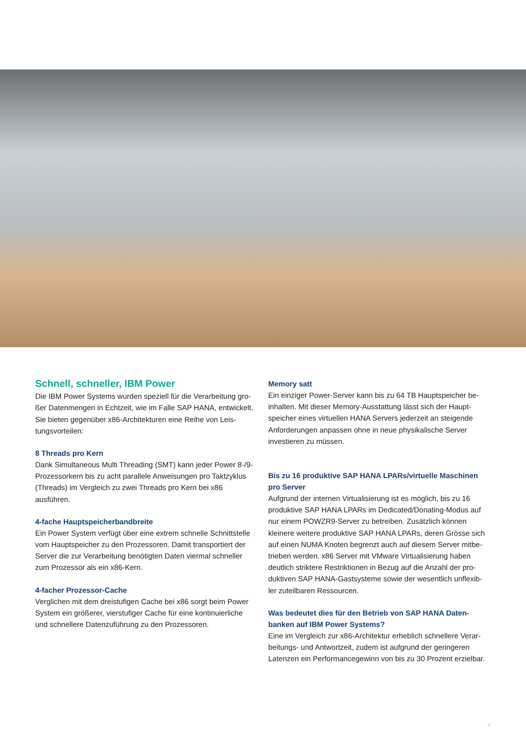Schnell, schneller, IBM Power
Die IBM Power Systems wurden speziell für die Verarbeitung gro­ßer Datenmengen in Echtzeit, wie im Falle SAP HANA, entwickelt. Sie bieten gegenüber x86-Architekturen eine Reihe von Leis­tungsvorteilen:
8 Threads pro Kern
Dank Simultaneous Multi Threading (SMT) kann jeder Power 8-/9-Prozessorkern bis zu acht parallele Anweisungen pro Takt­zyklus (Threads) im Vergleich zu zwei Threads pro Kern bei x86 ausführen.
4-fache Hauptspeicherbandbreite
Ein Power System verfügt über eine extrem schnelle Schnittstelle vom Hauptspeicher zu den Prozessoren. Damit transportiert der Server die zur Verarbeitung benötigten Daten viermal schneller zum Prozessor als ein x86-Kern.
4-facher Prozessor-Cache
Verglichen mit dem dreistufigen Cache bei x86 sorgt beim Power System ein größerer, vierstufiger Cache für eine kontinuierliche und schnellere Datenzuführung zu den Prozessoren.
Memory satt
Ein einziger Power-Server kann bis zu 64 TB Hauptspeicher be­inhalten. Mit dieser Memory-Ausstattung lässt sich der Haupt­speicher eines virtuellen HANA Servers jederzeit an steigende Anforderungen anpassen ohne in neue physikalische Server investieren zu müssen.
Bis zu 16 produktive SAP HANA LPARs/virtuelle Maschinen pro Server
Aufgrund der internen Virtualisierung ist es möglich, bis zu 16 produktive SAP HANA LPARs im Dedicated/Donating-Modus auf nur einem POWZR9-Server zu betreiben. Zusätzlich können kleinere weitere produktive SAP HANA LPARs, deren Grösse sich auf einen NUMA Knoten begrenzt auch auf diesem Server mitbe­trieben werden. x86 Server mit VMware Virtualisierung haben deutlich striktere Restriktionen in Bezug auf die Anzahl der pro­duktiven SAP HANA-Gastsysteme sowie der wesentlich unflexib­ler zuteilbaren Ressourcen.
Was bedeutet dies für den Betrieb von SAP HANA Daten­banken auf IBM Power Systems?
Eine im Vergleich zur x86-Architektur erheblich schnellere Verar­beitungs- und Antwortzeit, zudem ist aufgrund der geringeren Latenzen ein Performancegewinn von bis zu 30 Prozent erzielbar.
7